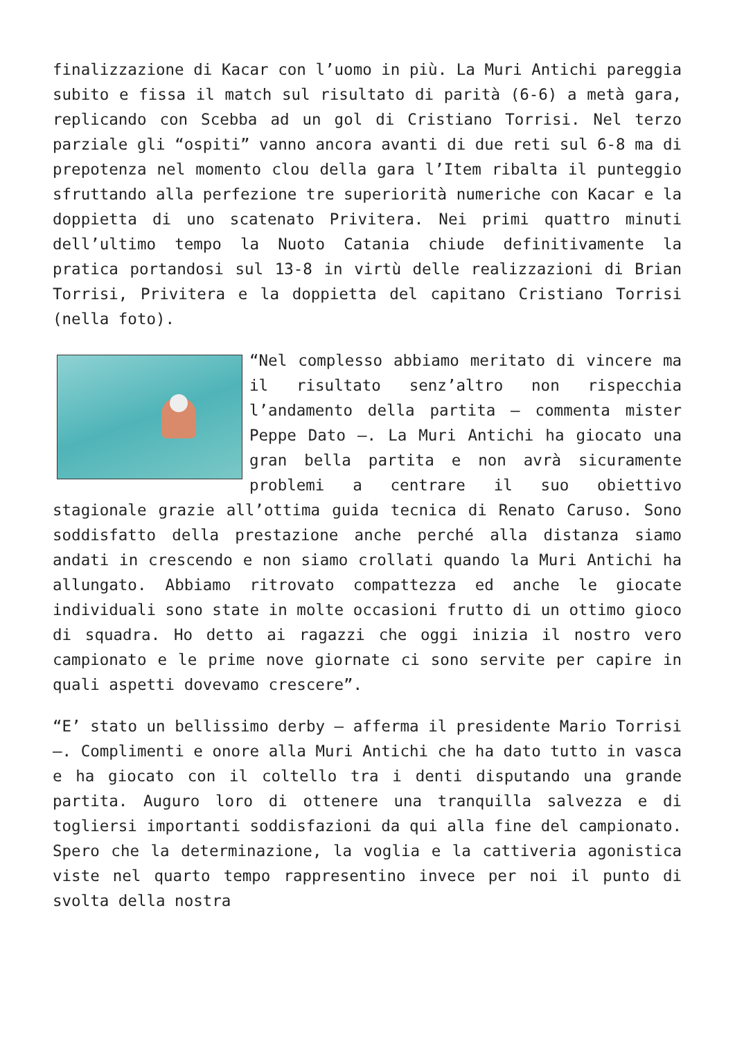finalizzazione di Kacar con l’uomo in più. La Muri Antichi pareggia subito e fissa il match sul risultato di parità (6-6) a metà gara, replicando con Scebba ad un gol di Cristiano Torrisi. Nel terzo parziale gli “ospiti” vanno ancora avanti di due reti sul 6-8 ma di prepotenza nel momento clou della gara l’Item ribalta il punteggio sfruttando alla perfezione tre superiorità numeriche con Kacar e la doppietta di uno scatenato Privitera. Nei primi quattro minuti dell’ultimo tempo la Nuoto Catania chiude definitivamente la pratica portandosi sul 13-8 in virtù delle realizzazioni di Brian Torrisi, Privitera e la doppietta del capitano Cristiano Torrisi (nella foto).
“Nel complesso abbiamo meritato di vincere ma il risultato senz’altro non rispecchia l’andamento della partita – commenta mister Peppe Dato –. La Muri Antichi ha giocato una gran bella partita e non avrà sicuramente problemi a centrare il suo obiettivo stagionale grazie all’ottima guida tecnica di Renato Caruso. Sono soddisfatto della prestazione anche perché alla distanza siamo andati in crescendo e non siamo crollati quando la Muri Antichi ha allungato. Abbiamo ritrovato compattezza ed anche le giocate individuali sono state in molte occasioni frutto di un ottimo gioco di squadra. Ho detto ai ragazzi che oggi inizia il nostro vero campionato e le prime nove giornate ci sono servite per capire in quali aspetti dovevamo crescere”.
“E’ stato un bellissimo derby – afferma il presidente Mario Torrisi –. Complimenti e onore alla Muri Antichi che ha dato tutto in vasca e ha giocato con il coltello tra i denti disputando una grande partita. Auguro loro di ottenere una tranquilla salvezza e di togliersi importanti soddisfazioni da qui alla fine del campionato. Spero che la determinazione, la voglia e la cattiveria agonistica viste nel quarto tempo rappresentino invece per noi il punto di svolta della nostra